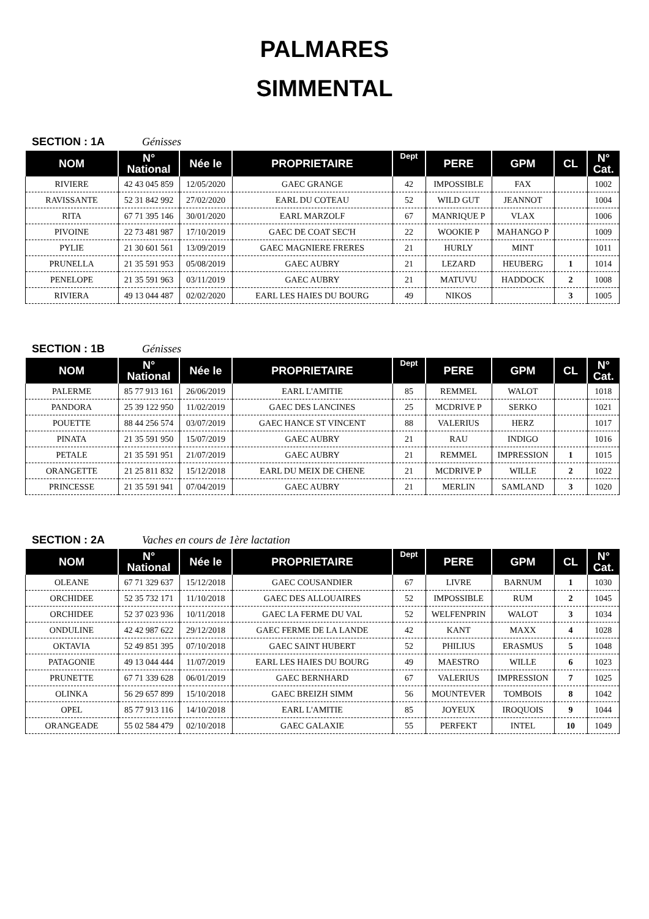PALMARES
SIMMENTAL
SECTION : 1A Génisses
| NOM | N° National | Née le | PROPRIETAIRE | Dept | PERE | GPM | CL | N° Cat. |
| --- | --- | --- | --- | --- | --- | --- | --- | --- |
| RIVIERE | 42 43 045 859 | 12/05/2020 | GAEC GRANGE | 42 | IMPOSSIBLE | FAX | | 1002 |
| RAVISSANTE | 52 31 842 992 | 27/02/2020 | EARL DU COTEAU | 52 | WILD GUT | JEANNOT | | 1004 |
| RITA | 67 71 395 146 | 30/01/2020 | EARL MARZOLF | 67 | MANRIQUE P | VLAX | | 1006 |
| PIVOINE | 22 73 481 987 | 17/10/2019 | GAEC DE COAT SEC'H | 22 | WOOKIE P | MAHANGO P | | 1009 |
| PYLIE | 21 30 601 561 | 13/09/2019 | GAEC MAGNIERE FRERES | 21 | HURLY | MINT | | 1011 |
| PRUNELLA | 21 35 591 953 | 05/08/2019 | GAEC AUBRY | 21 | LEZARD | HEUBERG | 1 | 1014 |
| PENELOPE | 21 35 591 963 | 03/11/2019 | GAEC AUBRY | 21 | MATUVU | HADDOCK | 2 | 1008 |
| RIVIERA | 49 13 044 487 | 02/02/2020 | EARL LES HAIES DU BOURG | 49 | NIKOS | | 3 | 1005 |
SECTION : 1B Génisses
| NOM | N° National | Née le | PROPRIETAIRE | Dept | PERE | GPM | CL | N° Cat. |
| --- | --- | --- | --- | --- | --- | --- | --- | --- |
| PALERME | 85 77 913 161 | 26/06/2019 | EARL L'AMITIE | 85 | REMMEL | WALOT | | 1018 |
| PANDORA | 25 39 122 950 | 11/02/2019 | GAEC DES LANCINES | 25 | MCDRIVE P | SERKO | | 1021 |
| POUETTE | 88 44 256 574 | 03/07/2019 | GAEC HANCE ST VINCENT | 88 | VALERIUS | HERZ | | 1017 |
| PINATA | 21 35 591 950 | 15/07/2019 | GAEC AUBRY | 21 | RAU | INDIGO | | 1016 |
| PETALE | 21 35 591 951 | 21/07/2019 | GAEC AUBRY | 21 | REMMEL | IMPRESSION | 1 | 1015 |
| ORANGETTE | 21 25 811 832 | 15/12/2018 | EARL DU MEIX DE CHENE | 21 | MCDRIVE P | WILLE | 2 | 1022 |
| PRINCESSE | 21 35 591 941 | 07/04/2019 | GAEC AUBRY | 21 | MERLIN | SAMLAND | 3 | 1020 |
SECTION : 2A Vaches en cours de 1ère lactation
| NOM | N° National | Née le | PROPRIETAIRE | Dept | PERE | GPM | CL | N° Cat. |
| --- | --- | --- | --- | --- | --- | --- | --- | --- |
| OLEANE | 67 71 329 637 | 15/12/2018 | GAEC COUSANDIER | 67 | LIVRE | BARNUM | 1 | 1030 |
| ORCHIDEE | 52 35 732 171 | 11/10/2018 | GAEC DES ALLOUAIRES | 52 | IMPOSSIBLE | RUM | 2 | 1045 |
| ORCHIDEE | 52 37 023 936 | 10/11/2018 | GAEC LA FERME DU VAL | 52 | WELFENPRIN | WALOT | 3 | 1034 |
| ONDULINE | 42 42 987 622 | 29/12/2018 | GAEC FERME DE LA LANDE | 42 | KANT | MAXX | 4 | 1028 |
| OKTAVIA | 52 49 851 395 | 07/10/2018 | GAEC SAINT HUBERT | 52 | PHILIUS | ERASMUS | 5 | 1048 |
| PATAGONIE | 49 13 044 444 | 11/07/2019 | EARL LES HAIES DU BOURG | 49 | MAESTRO | WILLE | 6 | 1023 |
| PRUNETTE | 67 71 339 628 | 06/01/2019 | GAEC BERNHARD | 67 | VALERIUS | IMPRESSION | 7 | 1025 |
| OLINKA | 56 29 657 899 | 15/10/2018 | GAEC BREIZH SIMM | 56 | MOUNTEVER | TOMBOIS | 8 | 1042 |
| OPEL | 85 77 913 116 | 14/10/2018 | EARL L'AMITIE | 85 | JOYEUX | IROQUOIS | 9 | 1044 |
| ORANGEADE | 55 02 584 479 | 02/10/2018 | GAEC GALAXIE | 55 | PERFEKT | INTEL | 10 | 1049 |